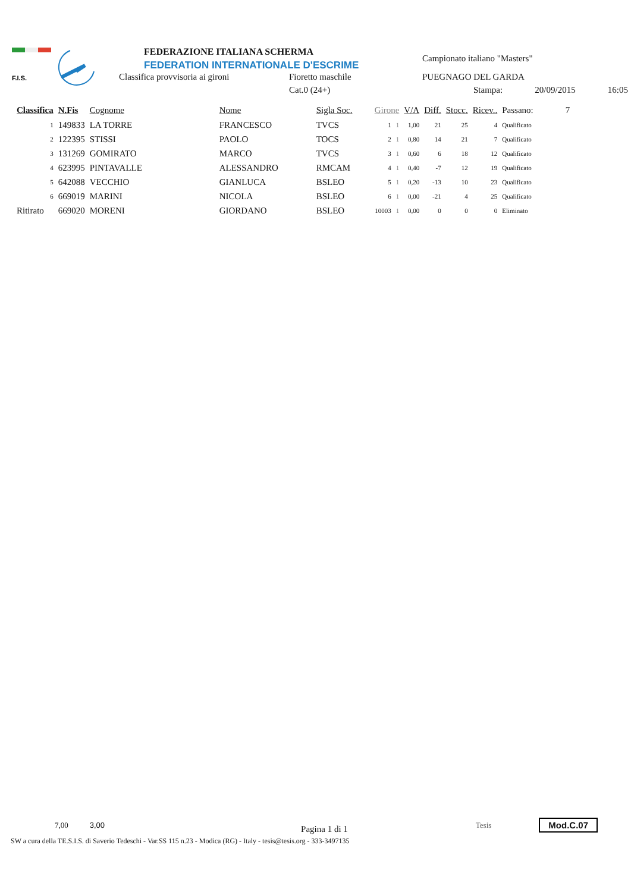F.I.S.
FEDERAZIONE ITALIANA SCHERMA
FEDERATION INTERNATIONALE D'ESCRIME
Classifica provvisoria ai gironi
Fioretto maschile
Cat.0 (24+)
Campionato italiano "Masters"
PUEGNAGO DEL GARDA
Stampa: 20/09/2015 16:05
| Classifica | N.Fis | Cognome | Nome | Sigla Soc. | Girone | | V/A | Diff. | Stocc. | Ricev.. | Passano: | 7 |
| --- | --- | --- | --- | --- | --- | --- | --- | --- | --- | --- | --- | --- |
| 1 | 149833 | LA TORRE | FRANCESCO | TVCS | 1 | 1 | 1,00 | 21 | 25 | 4 | Qualificato | |
| 2 | 122395 | STISSI | PAOLO | TOCS | 2 | 1 | 0,80 | 14 | 21 | 7 | Qualificato | |
| 3 | 131269 | GOMIRATO | MARCO | TVCS | 3 | 1 | 0,60 | 6 | 18 | 12 | Qualificato | |
| 4 | 623995 | PINTAVALLE | ALESSANDRO | RMCAM | 4 | 1 | 0,40 | -7 | 12 | 19 | Qualificato | |
| 5 | 642088 | VECCHIO | GIANLUCA | BSLEO | 5 | 1 | 0,20 | -13 | 10 | 23 | Qualificato | |
| 6 | 669019 | MARINI | NICOLA | BSLEO | 6 | 1 | 0,00 | -21 | 4 | 25 | Qualificato | |
| Ritirato | 669020 | MORENI | GIORDANO | BSLEO | 10003 | 1 | 0,00 | 0 | 0 | 0 | Eliminato | |
7,00 3,00 Pagina 1 di 1 Tesis Mod.C.07
SW a cura della TE.S.I.S. di Saverio Tedeschi - Var.SS 115 n.23 - Modica (RG) - Italy - tesis@tesis.org - 333-3497135